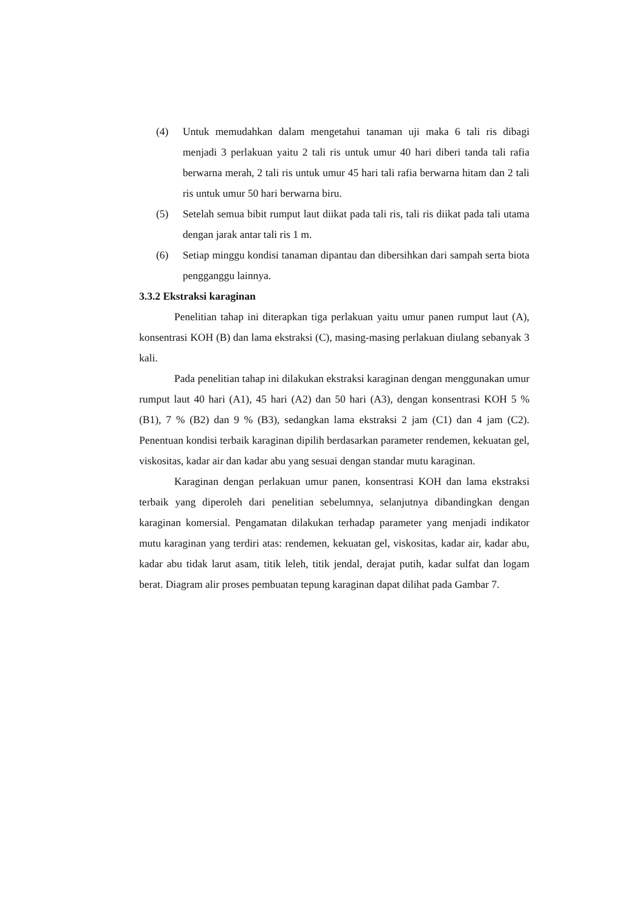(4) Untuk memudahkan dalam mengetahui tanaman uji maka 6 tali ris dibagi menjadi 3 perlakuan yaitu 2 tali ris untuk umur 40 hari diberi tanda tali rafia berwarna merah, 2 tali ris untuk umur 45 hari tali rafia berwarna hitam dan 2 tali ris untuk umur 50 hari berwarna biru.
(5) Setelah semua bibit rumput laut diikat pada tali ris, tali ris diikat pada tali utama dengan jarak antar tali ris 1 m.
(6) Setiap minggu kondisi tanaman dipantau dan dibersihkan dari sampah serta biota pengganggu lainnya.
3.3.2 Ekstraksi karaginan
Penelitian tahap ini diterapkan tiga perlakuan yaitu umur panen rumput laut (A), konsentrasi KOH (B) dan lama ekstraksi (C), masing-masing perlakuan diulang sebanyak 3 kali.
Pada penelitian tahap ini dilakukan ekstraksi karaginan dengan menggunakan umur rumput laut 40 hari (A1), 45 hari (A2) dan 50 hari (A3), dengan konsentrasi KOH 5 % (B1), 7 % (B2) dan 9 % (B3), sedangkan lama ekstraksi 2 jam (C1) dan 4 jam (C2). Penentuan kondisi terbaik karaginan dipilih berdasarkan parameter rendemen, kekuatan gel, viskositas, kadar air dan kadar abu yang sesuai dengan standar mutu karaginan.
Karaginan dengan perlakuan umur panen, konsentrasi KOH dan lama ekstraksi terbaik yang diperoleh dari penelitian sebelumnya, selanjutnya dibandingkan dengan karaginan komersial. Pengamatan dilakukan terhadap parameter yang menjadi indikator mutu karaginan yang terdiri atas: rendemen, kekuatan gel, viskositas, kadar air, kadar abu, kadar abu tidak larut asam, titik leleh, titik jendal, derajat putih, kadar sulfat dan logam berat. Diagram alir proses pembuatan tepung karaginan dapat dilihat pada Gambar 7.